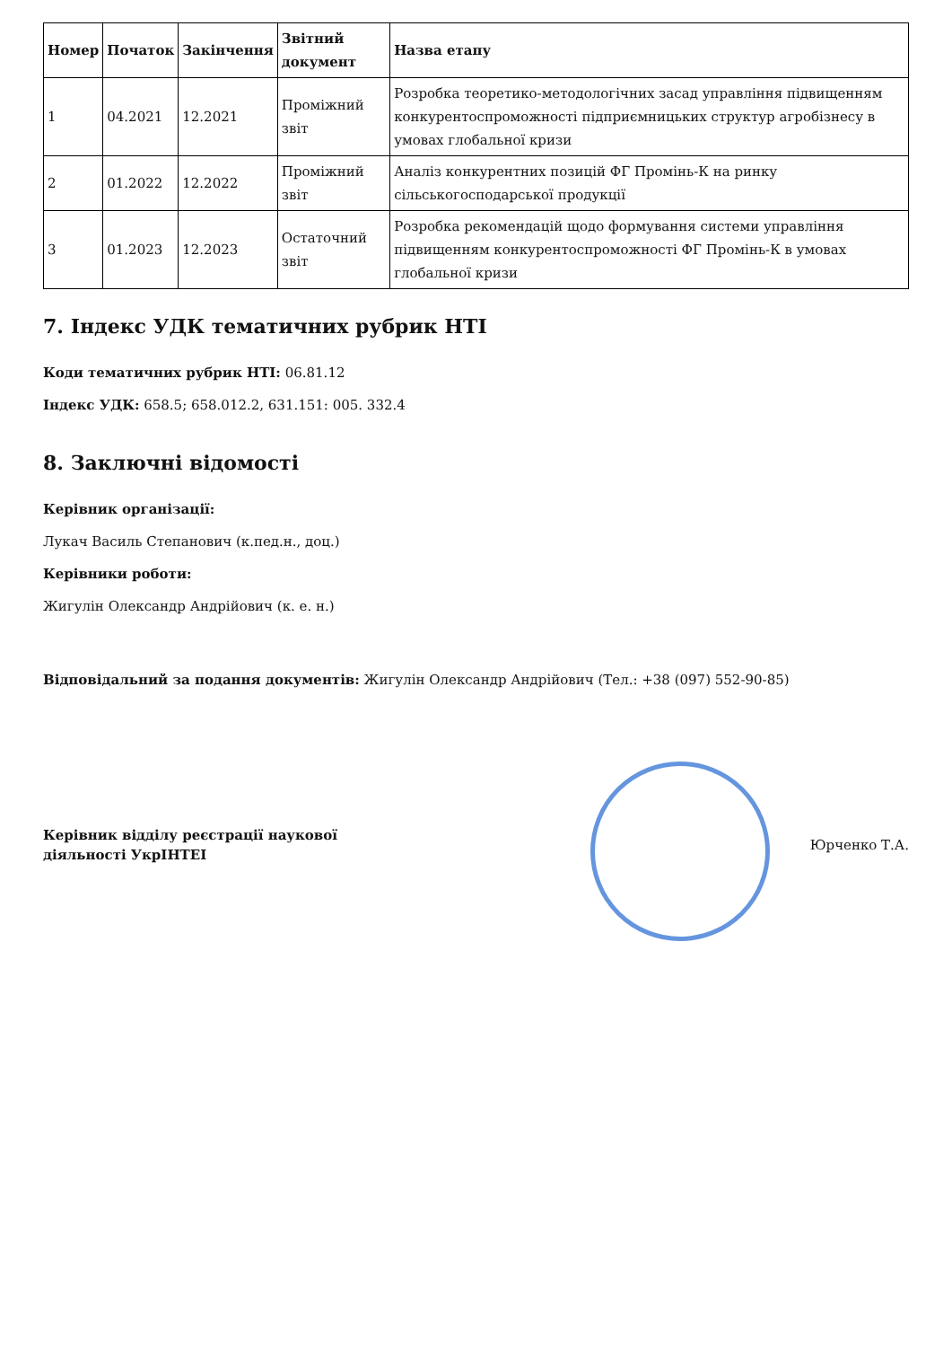| Номер | Початок | Закінчення | Звітний документ | Назва етапу |
| --- | --- | --- | --- | --- |
| 1 | 04.2021 | 12.2021 | Проміжний звіт | Розробка теоретико-методологічних засад управління підвищенням конкурентоспроможності підприємницьких структур агробізнесу в умовах глобальної кризи |
| 2 | 01.2022 | 12.2022 | Проміжний звіт | Аналіз конкурентних позицій ФГ Промінь-К на ринку сільськогосподарської продукції |
| 3 | 01.2023 | 12.2023 | Остаточний звіт | Розробка рекомендацій щодо формування системи управління підвищенням конкурентоспроможності ФГ Промінь-К в умовах глобальної кризи |
7. Індекс УДК тематичних рубрик НТІ
Коди тематичних рубрик НТІ: 06.81.12
Індекс УДК: 658.5; 658.012.2, 631.151: 005. 332.4
8. Заключні відомості
Керівник організації:
Лукач Василь Степанович (к.пед.н., доц.)
Керівники роботи:
Жигулін Олександр Андрійович (к. е. н.)
Відповідальний за подання документів: Жигулін Олександр Андрійович (Тел.: +38 (097) 552-90-85)
Керівник відділу реєстрації наукової діяльності УкрІНТЕІ
Юрченко Т.А.